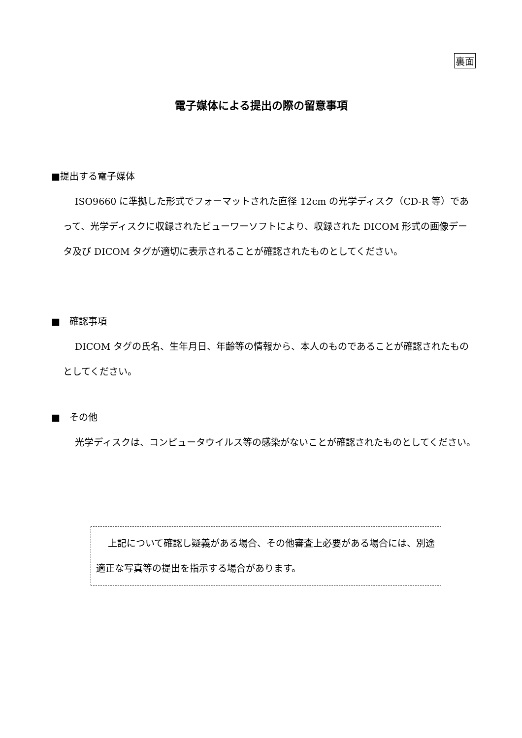裏面
電子媒体による提出の際の留意事項
■提出する電子媒体
ISO9660 に準拠した形式でフォーマットされた直径 12cm の光学ディスク（CD-R 等）であって、光学ディスクに収録されたビューワーソフトにより、収録された DICOM 形式の画像データ及び DICOM タグが適切に表示されることが確認されたものとしてください。
■　確認事項
DICOM タグの氏名、生年月日、年齢等の情報から、本人のものであることが確認されたものとしてください。
■　その他
光学ディスクは、コンピュータウイルス等の感染がないことが確認されたものとしてください。
上記について確認し疑義がある場合、その他審査上必要がある場合には、別途適正な写真等の提出を指示する場合があります。